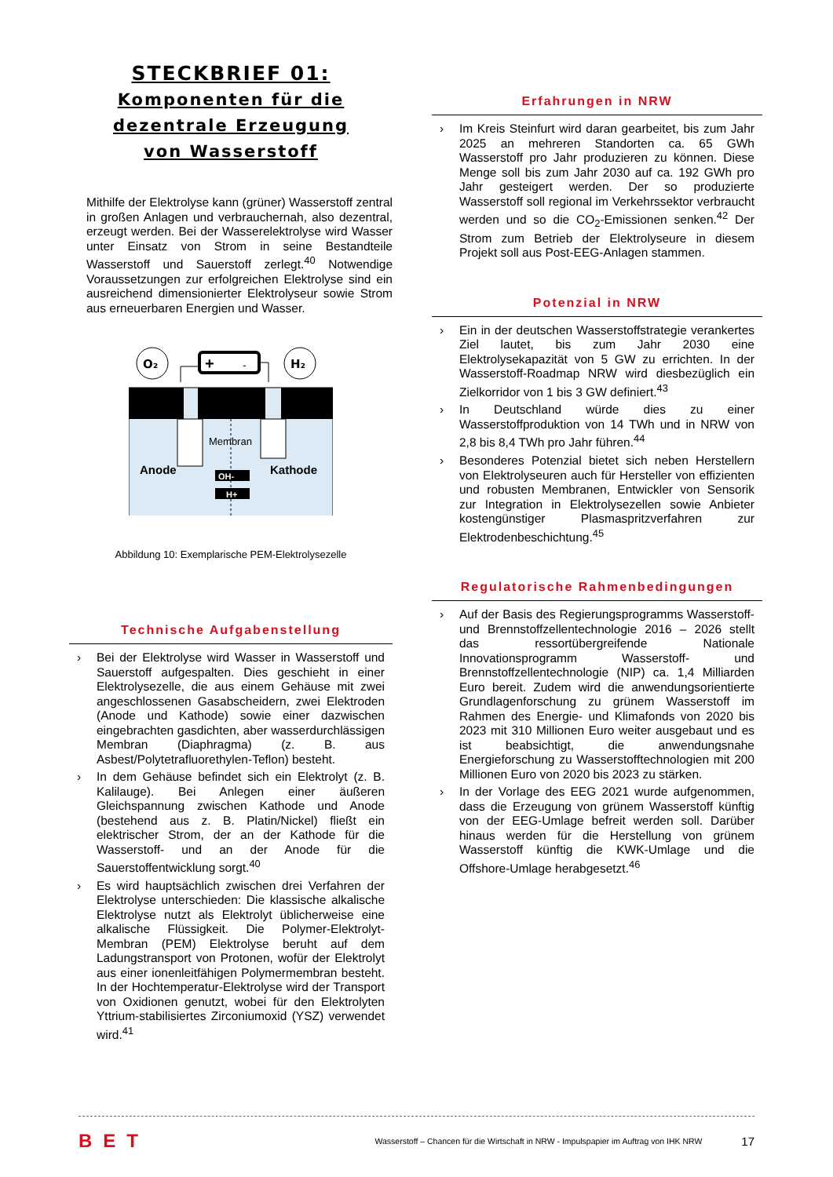STECKBRIEF 01:
Komponenten für die
dezentrale Erzeugung
von Wasserstoff
Mithilfe der Elektrolyse kann (grüner) Wasserstoff zentral in großen Anlagen und verbrauchernah, also dezentral, erzeugt werden. Bei der Wasserelektrolyse wird Wasser unter Einsatz von Strom in seine Bestandteile Wasserstoff und Sauerstoff zerlegt.<sup>40</sup> Notwendige Voraussetzungen zur erfolgreichen Elektrolyse sind ein ausreichend dimensionierter Elektrolyseur sowie Strom aus erneuerbaren Energien und Wasser.
O₂
H₂
+
-
Membran
Anode
Kathode
OH-
H+
Abbildung 10: Exemplarische PEM-Elektrolysezelle
Technische Aufgabenstellung
› Bei der Elektrolyse wird Wasser in Wasserstoff und Sauerstoff aufgespalten. Dies geschieht in einer Elektrolysezelle, die aus einem Gehäuse mit zwei angeschlossenen Gasabscheidern, zwei Elektroden (Anode und Kathode) sowie einer dazwischen eingebrachten gasdichten, aber wasserdurchlässigen Membran (Diaphragma) (z. B. aus Asbest/Polytetrafluorethylen-Teflon) besteht.
› In dem Gehäuse befindet sich ein Elektrolyt (z. B. Kalilauge). Bei Anlegen einer äußeren Gleichspannung zwischen Kathode und Anode (bestehend aus z. B. Platin/Nickel) fließt ein elektrischer Strom, der an der Kathode für die Wasserstoff- und an der Anode für die Sauerstoffentwicklung sorgt.<sup>40</sup>
› Es wird hauptsächlich zwischen drei Verfahren der Elektrolyse unterschieden: Die klassische alkalische Elektrolyse nutzt als Elektrolyt üblicherweise eine alkalische Flüssigkeit. Die Polymer-Elektrolyt-Membran (PEM) Elektrolyse beruht auf dem Ladungstransport von Protonen, wofür der Elektrolyt aus einer ionenleitfähigen Polymermembran besteht. In der Hochtemperatur-Elektrolyse wird der Transport von Oxidionen genutzt, wobei für den Elektrolyten Yttrium-stabilisiertes Zirconiumoxid (YSZ) verwendet wird.<sup>41</sup>
Erfahrungen in NRW
› Im Kreis Steinfurt wird daran gearbeitet, bis zum Jahr 2025 an mehreren Standorten ca. 65 GWh Wasserstoff pro Jahr produzieren zu können. Diese Menge soll bis zum Jahr 2030 auf ca. 192 GWh pro Jahr gesteigert werden. Der so produzierte Wasserstoff soll regional im Verkehrssektor verbraucht werden und so die CO<sub>2</sub>-Emissionen senken.<sup>42</sup> Der Strom zum Betrieb der Elektrolyseure in diesem Projekt soll aus Post-EEG-Anlagen stammen.
Potenzial in NRW
› Ein in der deutschen Wasserstoffstrategie verankertes Ziel lautet, bis zum Jahr 2030 eine Elektrolysekapazität von 5 GW zu errichten. In der Wasserstoff-Roadmap NRW wird diesbezüglich ein Zielkorridor von 1 bis 3 GW definiert.<sup>43</sup>
› In Deutschland würde dies zu einer Wasserstoffproduktion von 14 TWh und in NRW von 2,8 bis 8,4 TWh pro Jahr führen.<sup>44</sup>
› Besonderes Potenzial bietet sich neben Herstellern von Elektrolyseuren auch für Hersteller von effizienten und robusten Membranen, Entwickler von Sensorik zur Integration in Elektrolysezellen sowie Anbieter kostengünstiger Plasmaspritzverfahren zur Elektrodenbeschichtung.<sup>45</sup>
Regulatorische Rahmenbedingungen
› Auf der Basis des Regierungsprogramms Wasserstoff- und Brennstoffzellentechnologie 2016 – 2026 stellt das ressortübergreifende Nationale Innovationsprogramm Wasserstoff- und Brennstoffzellentechnologie (NIP) ca. 1,4 Milliarden Euro bereit. Zudem wird die anwendungsorientierte Grundlagenforschung zu grünem Wasserstoff im Rahmen des Energie- und Klimafonds von 2020 bis 2023 mit 310 Millionen Euro weiter ausgebaut und es ist beabsichtigt, die anwendungsnahe Energieforschung zu Wasserstofftechnologien mit 200 Millionen Euro von 2020 bis 2023 zu stärken.
› In der Vorlage des EEG 2021 wurde aufgenommen, dass die Erzeugung von grünem Wasserstoff künftig von der EEG-Umlage befreit werden soll. Darüber hinaus werden für die Herstellung von grünem Wasserstoff künftig die KWK-Umlage und die Offshore-Umlage herabgesetzt.<sup>46</sup>
BET Wasserstoff – Chancen für die Wirtschaft in NRW - Impulspapier im Auftrag von IHK NRW 17